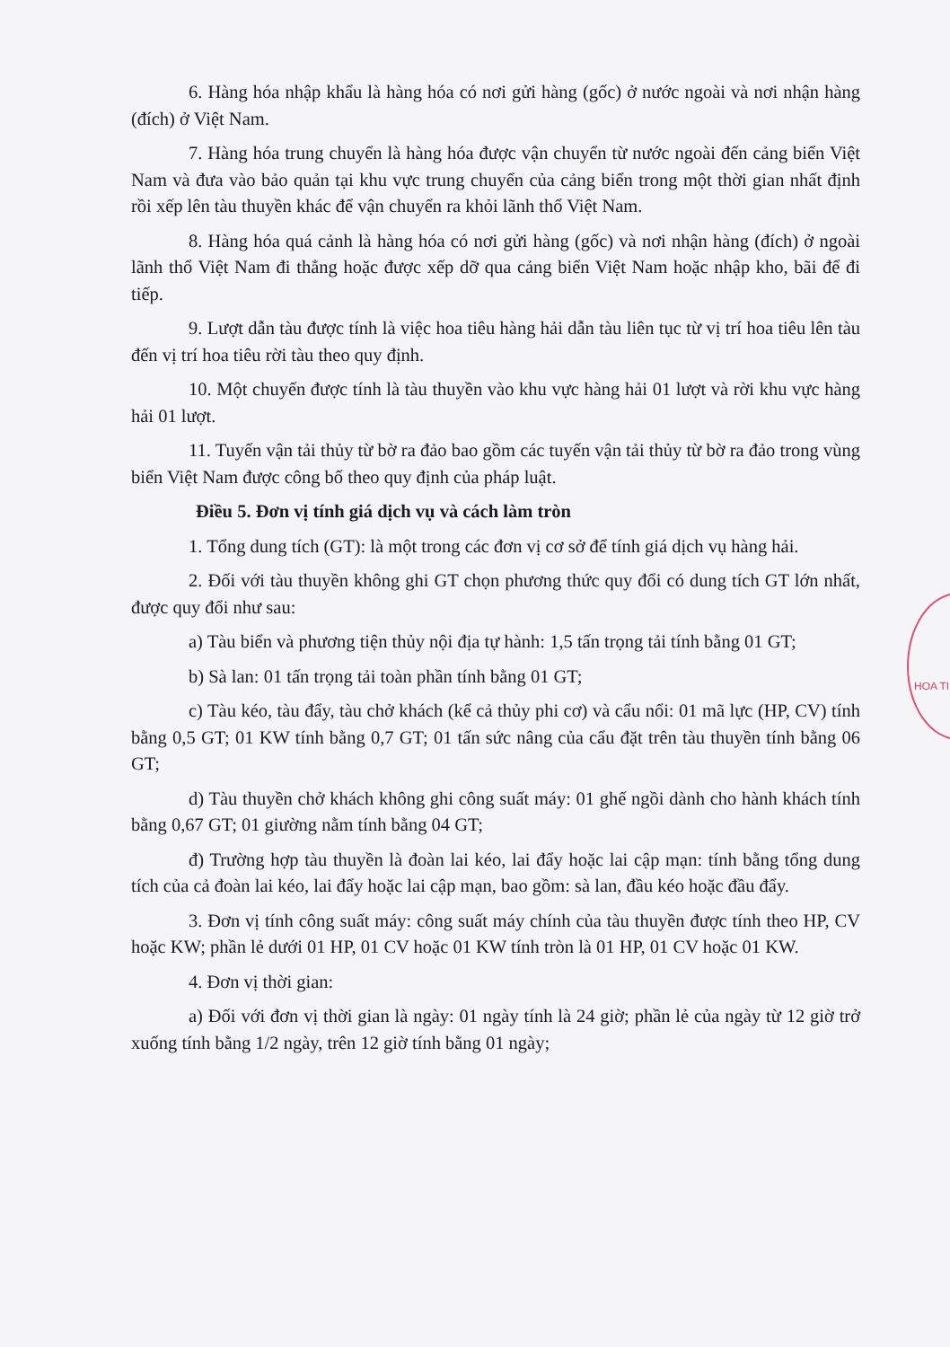HOA TI
6. Hàng hóa nhập khẩu là hàng hóa có nơi gửi hàng (gốc) ở nước ngoài và nơi nhận hàng (đích) ở Việt Nam.
7. Hàng hóa trung chuyển là hàng hóa được vận chuyển từ nước ngoài đến cảng biển Việt Nam và đưa vào bảo quản tại khu vực trung chuyển của cảng biển trong một thời gian nhất định rồi xếp lên tàu thuyền khác để vận chuyển ra khỏi lãnh thổ Việt Nam.
8. Hàng hóa quá cảnh là hàng hóa có nơi gửi hàng (gốc) và nơi nhận hàng (đích) ở ngoài lãnh thổ Việt Nam đi thẳng hoặc được xếp dỡ qua cảng biển Việt Nam hoặc nhập kho, bãi để đi tiếp.
9. Lượt dẫn tàu được tính là việc hoa tiêu hàng hải dẫn tàu liên tục từ vị trí hoa tiêu lên tàu đến vị trí hoa tiêu rời tàu theo quy định.
10. Một chuyến được tính là tàu thuyền vào khu vực hàng hải 01 lượt và rời khu vực hàng hải 01 lượt.
11. Tuyến vận tải thủy từ bờ ra đảo bao gồm các tuyến vận tải thủy từ bờ ra đảo trong vùng biển Việt Nam được công bố theo quy định của pháp luật.
Điều 5. Đơn vị tính giá dịch vụ và cách làm tròn
1. Tổng dung tích (GT): là một trong các đơn vị cơ sở để tính giá dịch vụ hàng hải.
2. Đối với tàu thuyền không ghi GT chọn phương thức quy đổi có dung tích GT lớn nhất, được quy đổi như sau:
a) Tàu biển và phương tiện thủy nội địa tự hành: 1,5 tấn trọng tải tính bằng 01 GT;
b) Sà lan: 01 tấn trọng tải toàn phần tính bằng 01 GT;
c) Tàu kéo, tàu đẩy, tàu chở khách (kể cả thủy phi cơ) và cẩu nổi: 01 mã lực (HP, CV) tính bằng 0,5 GT; 01 KW tính bằng 0,7 GT; 01 tấn sức nâng của cẩu đặt trên tàu thuyền tính bằng 06 GT;
d) Tàu thuyền chở khách không ghi công suất máy: 01 ghế ngồi dành cho hành khách tính bằng 0,67 GT; 01 giường nằm tính bằng 04 GT;
đ) Trường hợp tàu thuyền là đoàn lai kéo, lai đẩy hoặc lai cập mạn: tính bằng tổng dung tích của cả đoàn lai kéo, lai đẩy hoặc lai cập mạn, bao gồm: sà lan, đầu kéo hoặc đầu đẩy.
3. Đơn vị tính công suất máy: công suất máy chính của tàu thuyền được tính theo HP, CV hoặc KW; phần lẻ dưới 01 HP, 01 CV hoặc 01 KW tính tròn là 01 HP, 01 CV hoặc 01 KW.
4. Đơn vị thời gian:
a) Đối với đơn vị thời gian là ngày: 01 ngày tính là 24 giờ; phần lẻ của ngày từ 12 giờ trở xuống tính bằng 1/2 ngày, trên 12 giờ tính bằng 01 ngày;